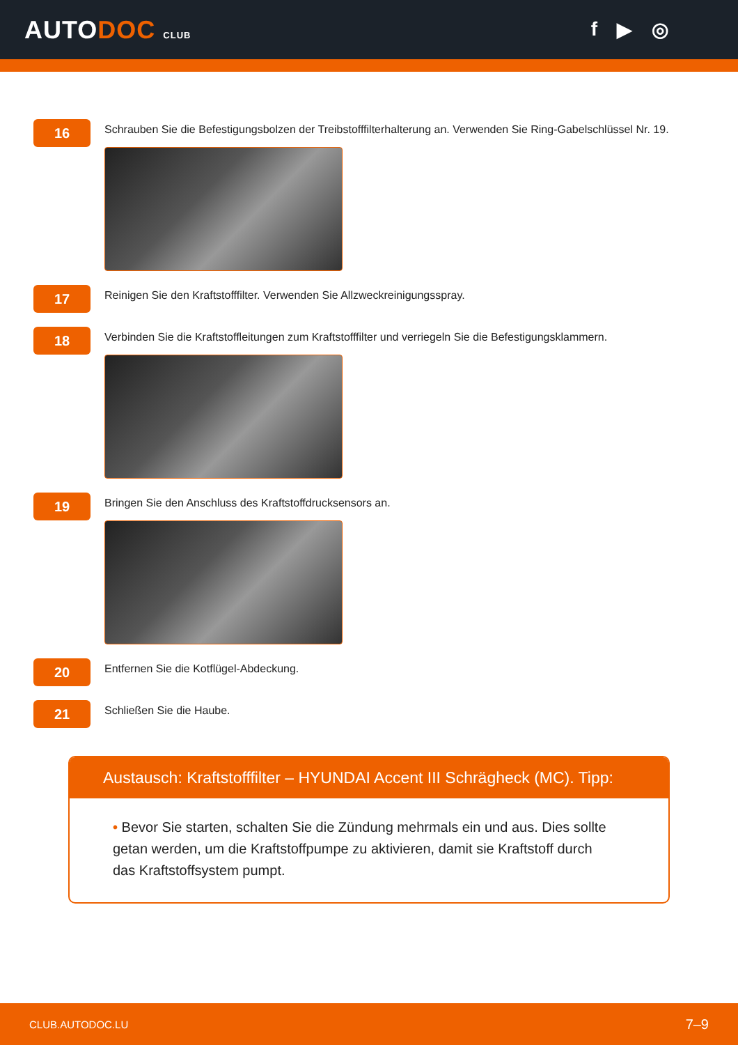AUTODOC CLUB
f ▶ ◎
16
Schrauben Sie die Befestigungsbolzen der Treibstofffilterhalterung an. Verwenden Sie Ring-Gabelschlüssel Nr. 19.
17
Reinigen Sie den Kraftstofffilter. Verwenden Sie Allzweckreinigungsspray.
18
Verbinden Sie die Kraftstoffleitungen zum Kraftstofffilter und verriegeln Sie die Befestigungsklammern.
19
Bringen Sie den Anschluss des Kraftstoffdrucksensors an.
20
Entfernen Sie die Kotflügel-Abdeckung.
21
Schließen Sie die Haube.
Austausch: Kraftstofffilter – HYUNDAI Accent III Schrägheck (MC). Tipp:
• Bevor Sie starten, schalten Sie die Zündung mehrmals ein und aus. Dies sollte getan werden, um die Kraftstoffpumpe zu aktivieren, damit sie Kraftstoff durch das Kraftstoffsystem pumpt.
CLUB.AUTODOC.LU 7–9